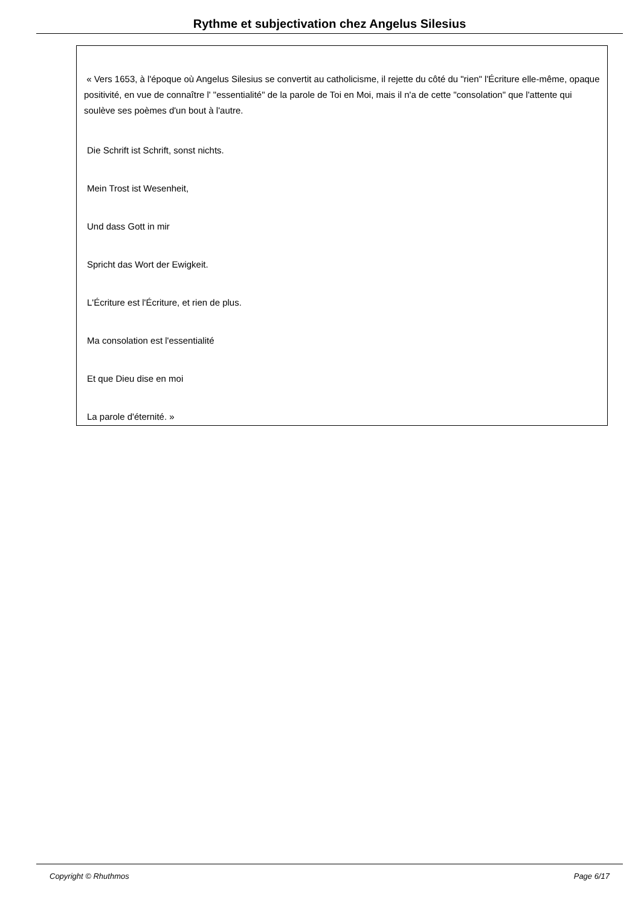Rythme et subjectivation chez Angelus Silesius
« Vers 1653, à l'époque où Angelus Silesius se convertit au catholicisme, il rejette du côté du "rien" l'Écriture elle-même, opaque positivité, en vue de connaître l' "essentialité" de la parole de Toi en Moi, mais il n'a de cette "consolation" que l'attente qui soulève ses poèmes d'un bout à l'autre.
Die Schrift ist Schrift, sonst nichts.
Mein Trost ist Wesenheit,
Und dass Gott in mir
Spricht das Wort der Ewigkeit.
L'Écriture est l'Écriture, et rien de plus.
Ma consolation est l'essentialité
Et que Dieu dise en moi
La parole d'éternité. »
Copyright © Rhuthmos Page 6/17